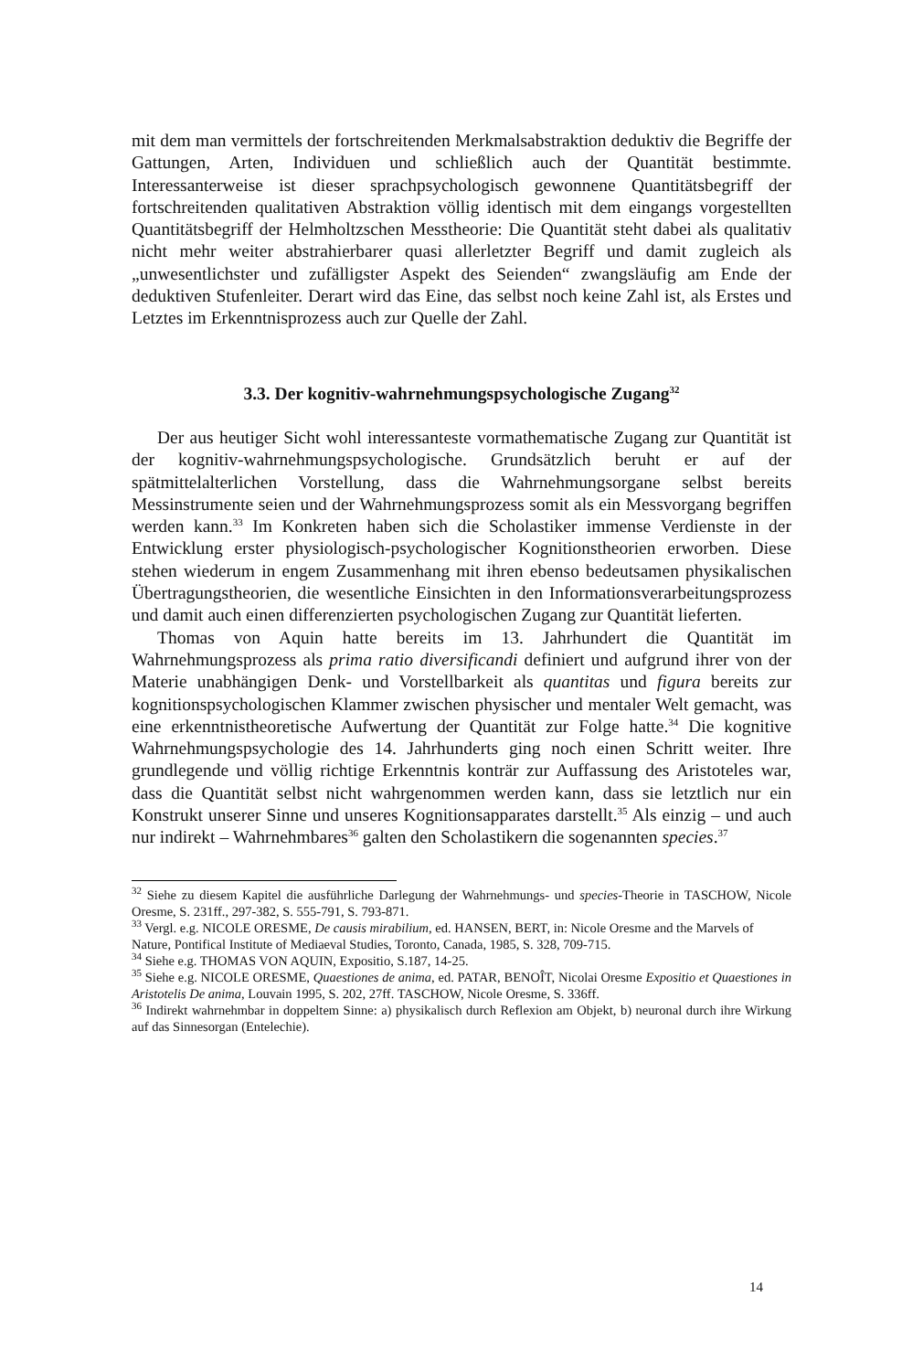mit dem man vermittels der fortschreitenden Merkmalsabstraktion deduktiv die Begriffe der Gattungen, Arten, Individuen und schließlich auch der Quantität bestimmte. Interessanterweise ist dieser sprachpsychologisch gewonnene Quantitätsbegriff der fortschreitenden qualitativen Abstraktion völlig identisch mit dem eingangs vorgestellten Quantitätsbegriff der Helmholtzschen Messtheorie: Die Quantität steht dabei als qualitativ nicht mehr weiter abstrahierbarer quasi allerletzter Begriff und damit zugleich als „unwesentlichster und zufälligster Aspekt des Seienden“ zwangsläufig am Ende der deduktiven Stufenleiter. Derart wird das Eine, das selbst noch keine Zahl ist, als Erstes und Letztes im Erkenntnisprozess auch zur Quelle der Zahl.
3.3. Der kognitiv-wahrnehmungspsychologische Zugang<sup>32</sup>
Der aus heutiger Sicht wohl interessanteste vormathematische Zugang zur Quantität ist der kognitiv-wahrnehmungspsychologische. Grundsätzlich beruht er auf der spätmittelalterlichen Vorstellung, dass die Wahrnehmungsorgane selbst bereits Messinstrumente seien und der Wahrnehmungsprozess somit als ein Messvorgang begriffen werden kann.<sup>33</sup> Im Konkreten haben sich die Scholastiker immense Verdienste in der Entwicklung erster physiologisch-psychologischer Kognitionstheorien erworben. Diese stehen wiederum in engem Zusammenhang mit ihren ebenso bedeutsamen physikalischen Übertragungstheorien, die wesentliche Einsichten in den Informationsverarbeitungsprozess und damit auch einen differenzierten psychologischen Zugang zur Quantität lieferten.
Thomas von Aquin hatte bereits im 13. Jahrhundert die Quantität im Wahrnehmungsprozess als prima ratio diversificandi definiert und aufgrund ihrer von der Materie unabhängigen Denk- und Vorstellbarkeit als quantitas und figura bereits zur kognitionspsychologischen Klammer zwischen physischer und mentaler Welt gemacht, was eine erkenntnistheoretische Aufwertung der Quantität zur Folge hatte.<sup>34</sup> Die kognitive Wahrnehmungspsychologie des 14. Jahrhunderts ging noch einen Schritt weiter. Ihre grundlegende und völlig richtige Erkenntnis konträr zur Auffassung des Aristoteles war, dass die Quantität selbst nicht wahrgenommen werden kann, dass sie letztlich nur ein Konstrukt unserer Sinne und unseres Kognitionsapparates darstellt.<sup>35</sup> Als einzig – und auch nur indirekt – Wahrnehmbares<sup>36</sup> galten den Scholastikern die sogenannten species.<sup>37</sup>
<sup>32</sup> Siehe zu diesem Kapitel die ausführliche Darlegung der Wahrnehmungs- und species-Theorie in TASCHOW, Nicole Oresme, S. 231ff., 297-382, S. 555-791, S. 793-871.
<sup>33</sup> Vergl. e.g. NICOLE ORESME, De causis mirabilium, ed. HANSEN, BERT, in: Nicole Oresme and the Marvels of
Nature, Pontifical Institute of Mediaeval Studies, Toronto, Canada, 1985, S. 328, 709-715.
<sup>34</sup> Siehe e.g. THOMAS VON AQUIN, Expositio, S.187, 14-25.
<sup>35</sup> Siehe e.g. NICOLE ORESME, Quaestiones de anima, ed. PATAR, BENOÎT, Nicolai Oresme Expositio et Quaestiones in Aristotelis De anima, Louvain 1995, S. 202, 27ff. TASCHOW, Nicole Oresme, S. 336ff.
<sup>36</sup> Indirekt wahrnehmbar in doppeltem Sinne: a) physikalisch durch Reflexion am Objekt, b) neuronal durch ihre Wirkung auf das Sinnesorgan (Entelechie).
14